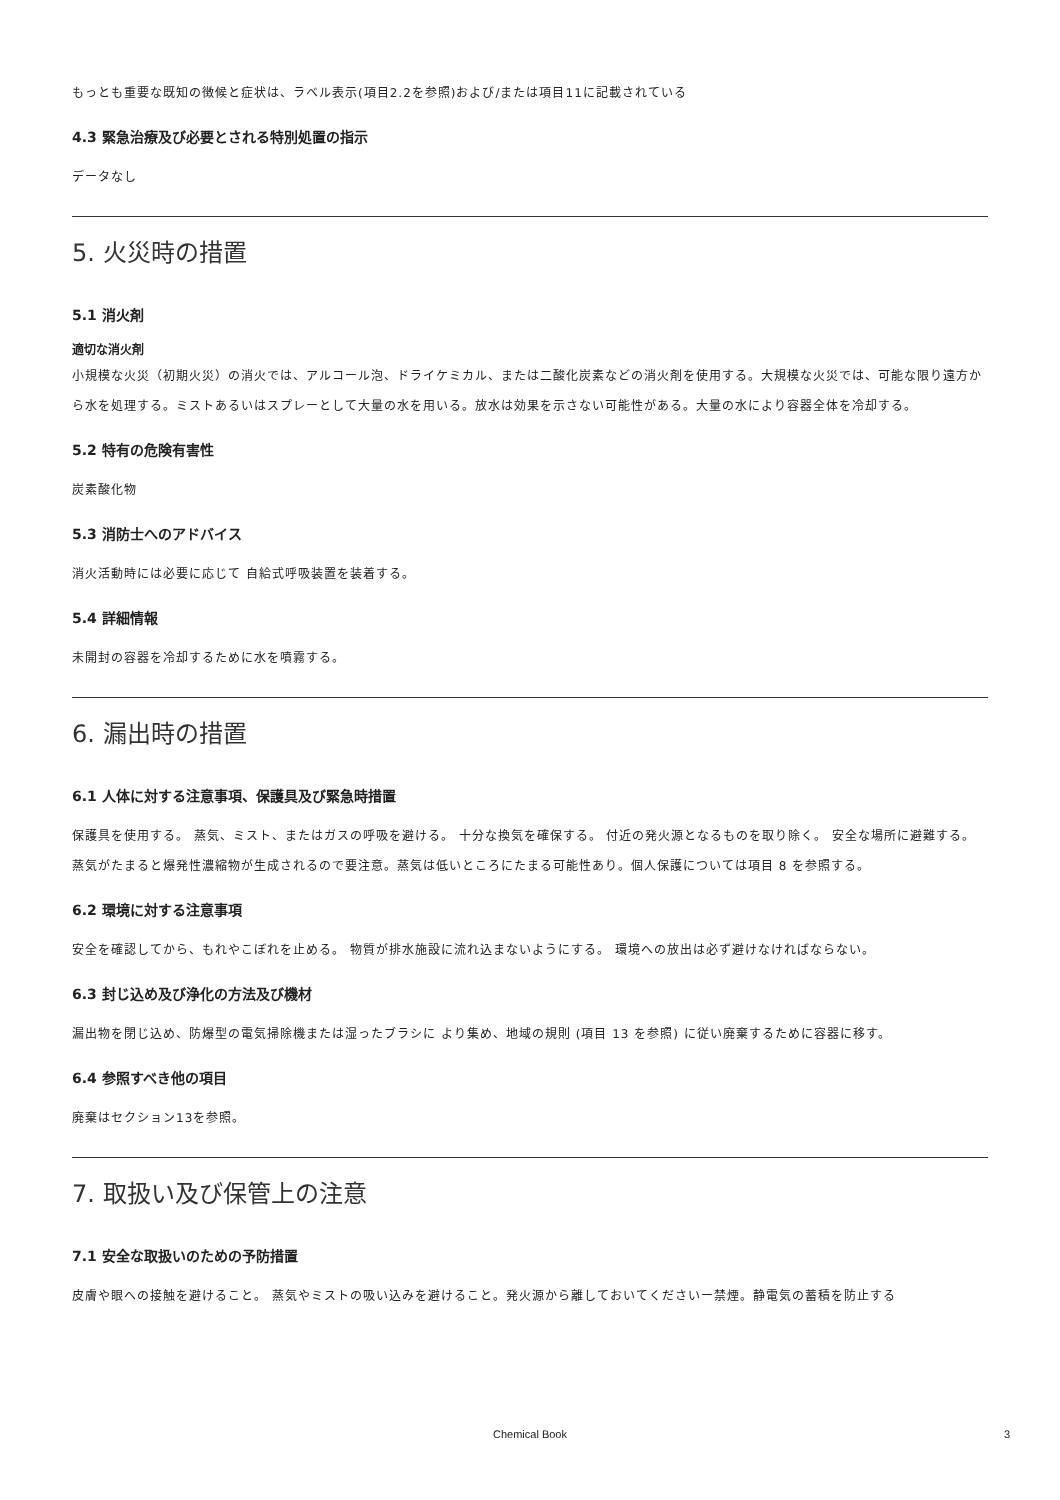もっとも重要な既知の徴候と症状は、ラベル表示(項目2.2を参照)および/または項目11に記載されている
4.3 緊急治療及び必要とされる特別処置の指示
データなし
5. 火災時の措置
5.1 消火剤
適切な消火剤
小規模な火災（初期火災）の消火では、アルコール泡、ドライケミカル、または二酸化炭素などの消火剤を使用する。大規模な火災では、可能な限り遠方から水を処理する。ミストあるいはスプレーとして大量の水を用いる。放水は効果を示さない可能性がある。大量の水により容器全体を冷却する。
5.2 特有の危険有害性
炭素酸化物
5.3 消防士へのアドバイス
消火活動時には必要に応じて 自給式呼吸装置を装着する。
5.4 詳細情報
未開封の容器を冷却するために水を噴霧する。
6. 漏出時の措置
6.1 人体に対する注意事項、保護具及び緊急時措置
保護具を使用する。 蒸気、ミスト、またはガスの呼吸を避ける。 十分な換気を確保する。 付近の発火源となるものを取り除く。 安全な場所に避難する。 蒸気がたまると爆発性濃縮物が生成されるので要注意。蒸気は低いところにたまる可能性あり。個人保護については項目 8 を参照する。
6.2 環境に対する注意事項
安全を確認してから、もれやこぼれを止める。 物質が排水施設に流れ込まないようにする。 環境への放出は必ず避けなければならない。
6.3 封じ込め及び浄化の方法及び機材
漏出物を閉じ込め、防爆型の電気掃除機または湿ったブラシに より集め、地域の規則 (項目 13 を参照) に従い廃棄するために容器に移す。
6.4 参照すべき他の項目
廃棄はセクション13を参照。
7. 取扱い及び保管上の注意
7.1 安全な取扱いのための予防措置
皮膚や眼への接触を避けること。 蒸気やミストの吸い込みを避けること。発火源から離しておいてくださいー禁煙。静電気の蓄積を防止する
Chemical Book
3